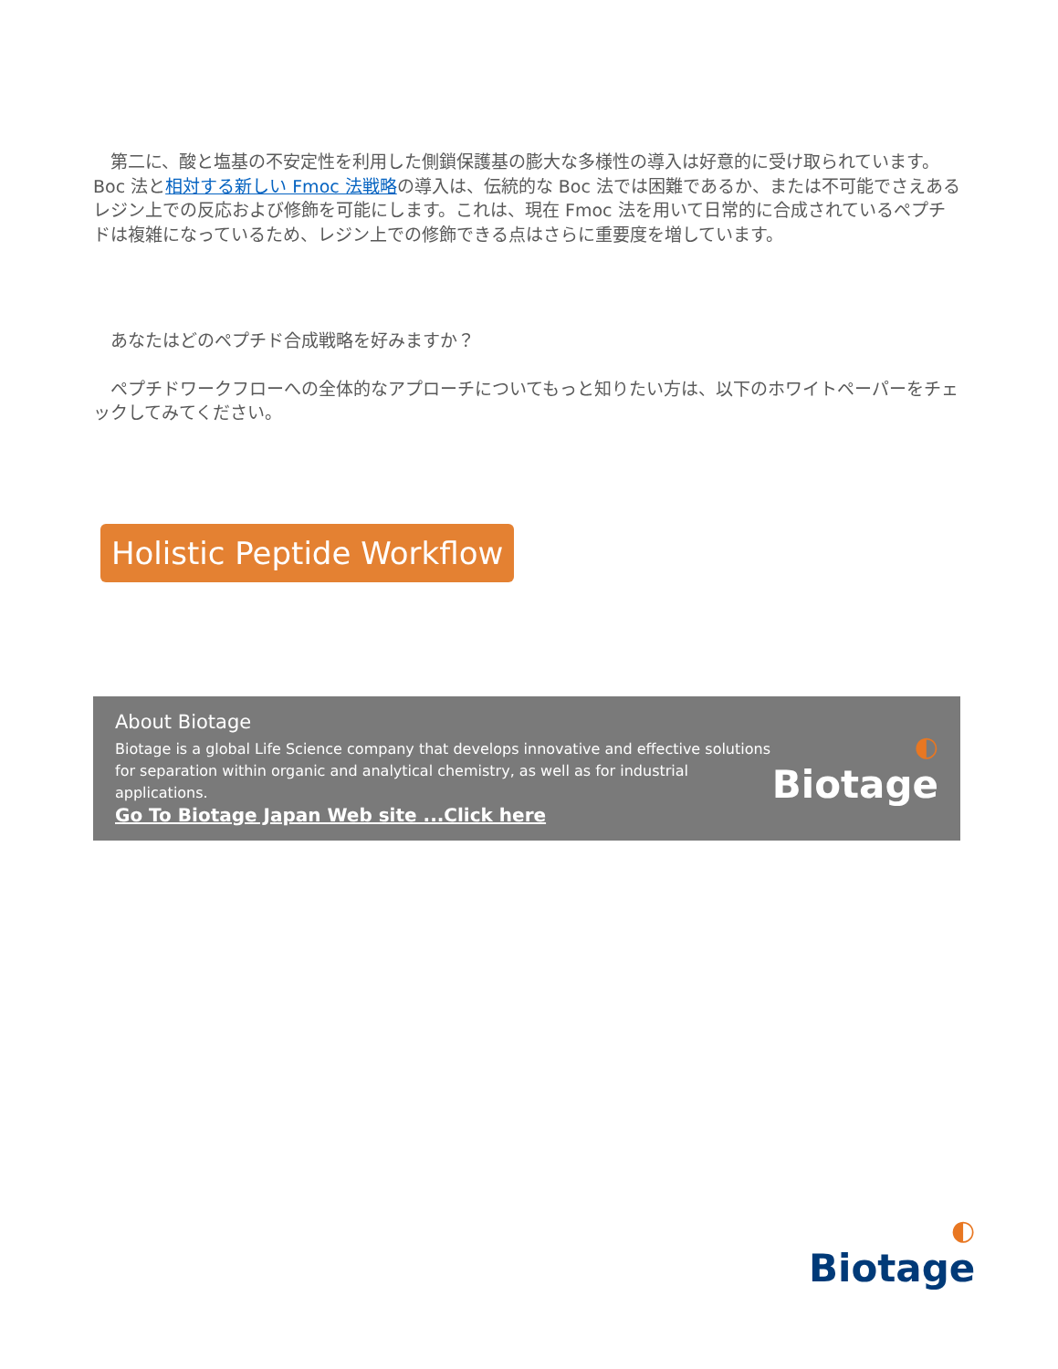第二に、酸と塩基の不安定性を利用した側鎖保護基の膨大な多様性の導入は好意的に受け取られています。Boc 法と相対する新しい Fmoc 法戦略の導入は、伝統的な Boc 法では困難であるか、または不可能でさえあるレジン上での反応および修飾を可能にします。これは、現在 Fmoc 法を用いて日常的に合成されているペプチドは複雑になっているため、レジン上での修飾できる点はさらに重要度を増しています。
　あなたはどのペプチド合成戦略を好みますか？
　ペプチドワークフローへの全体的なアプローチについてもっと知りたい方は、以下のホワイトペーパーをチェックしてみてください。
Holistic Peptide Workflow
About Biotage
Biotage is a global Life Science company that develops innovative and effective solutions
for separation within organic and analytical chemistry, as well as for industrial applications.
Go To Biotage Japan Web site ...Click here
◐
Biotage
◐
Biotage